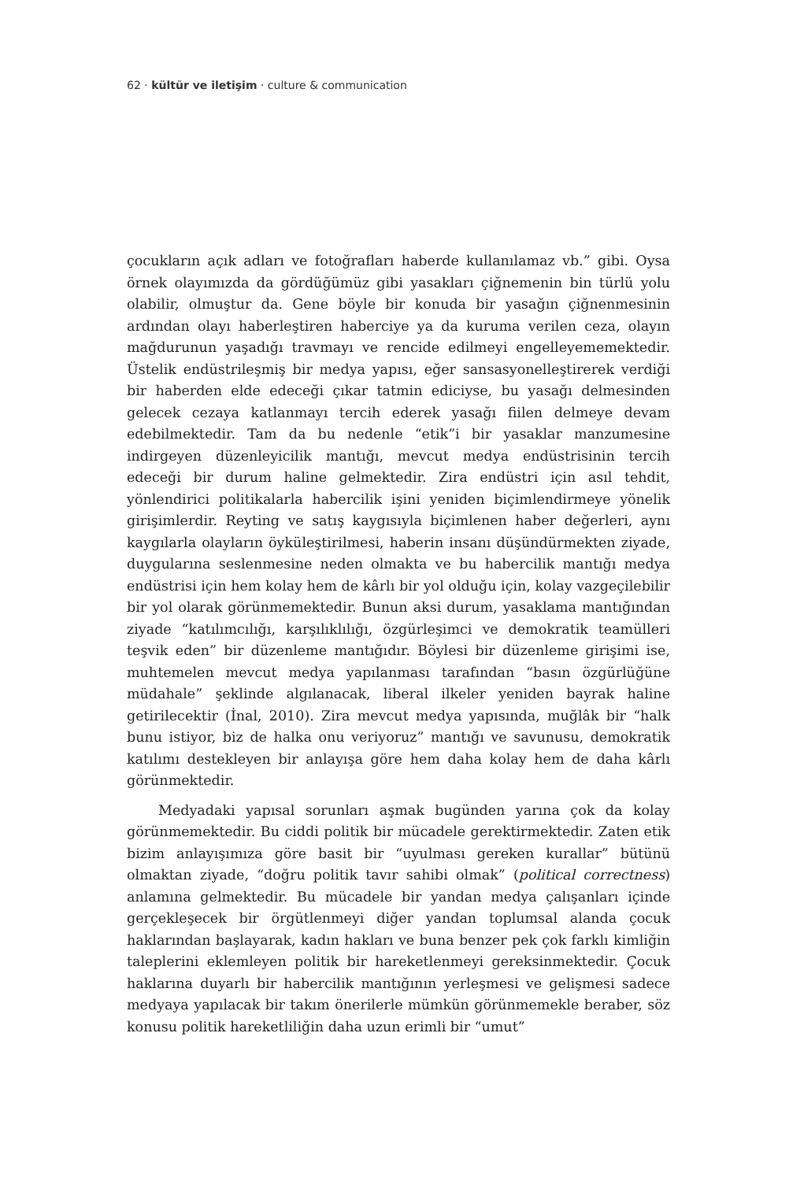62 · kültür ve iletişim · culture & communication
çocukların açık adları ve fotoğrafları haberde kullanılamaz vb.” gibi. Oysa örnek olayımızda da gördüğümüz gibi yasakları çiğnemenin bin türlü yolu olabilir, olmuştur da. Gene böyle bir konuda bir yasağın çiğnenmesinin ardından olayı haberleştiren haberciye ya da kuruma verilen ceza, olayın mağdurunun yaşadığı travmayı ve rencide edilmeyi engelleyememektedir. Üstelik endüstrileşmiş bir medya yapısı, eğer sansasyonelleştirerek verdiği bir haberden elde edeceği çıkar tatmin ediciyse, bu yasağı delmesinden gelecek cezaya katlanmayı tercih ederek yasağı fiilen delmeye devam edebilmektedir. Tam da bu nedenle “etik”i bir yasaklar manzumesine indirgeyen düzenleyicilik mantığı, mevcut medya endüstrisinin tercih edeceği bir durum haline gelmektedir. Zira endüstri için asıl tehdit, yönlendirici politikalarla habercilik işini yeniden biçimlendirmeye yönelik girişimlerdir. Reyting ve satış kaygısıyla biçimlenen haber değerleri, aynı kaygılarla olayların öyküleştirilmesi, haberin insanı düşündürmekten ziyade, duygularına seslenmesine neden olmakta ve bu habercilik mantığı medya endüstrisi için hem kolay hem de kârlı bir yol olduğu için, kolay vazgeçilebilir bir yol olarak görünmemektedir. Bunun aksi durum, yasaklama mantığından ziyade “katılımcılığı, karşılıklılığı, özgürleşimci ve demokratik teamülleri teşvik eden” bir düzenleme mantığıdır. Böylesi bir düzenleme girişimi ise, muhtemelen mevcut medya yapılanması tarafından “basın özgürlüğüne müdahale” şeklinde algılanacak, liberal ilkeler yeniden bayrak haline getirilecektir (İnal, 2010). Zira mevcut medya yapısında, muğlâk bir “halk bunu istiyor, biz de halka onu veriyoruz” mantığı ve savunusu, demokratik katılımı destekleyen bir anlayışa göre hem daha kolay hem de daha kârlı görünmektedir.
Medyadaki yapısal sorunları aşmak bugünden yarına çok da kolay görünmemektedir. Bu ciddi politik bir mücadele gerektirmektedir. Zaten etik bizim anlayışımıza göre basit bir “uyulması gereken kurallar” bütünü olmaktan ziyade, “doğru politik tavır sahibi olmak” (political correctness) anlamına gelmektedir. Bu mücadele bir yandan medya çalışanları içinde gerçekleşecek bir örgütlenmeyi diğer yandan toplumsal alanda çocuk haklarından başlayarak, kadın hakları ve buna benzer pek çok farklı kimliğin taleplerini eklemleyen politik bir hareketlenmeyi gereksinmektedir. Çocuk haklarına duyarlı bir habercilik mantığının yerleşmesi ve gelişmesi sadece medyaya yapılacak bir takım önerilerle mümkün görünmemekle beraber, söz konusu politik hareketliliğin daha uzun erimli bir “umut”